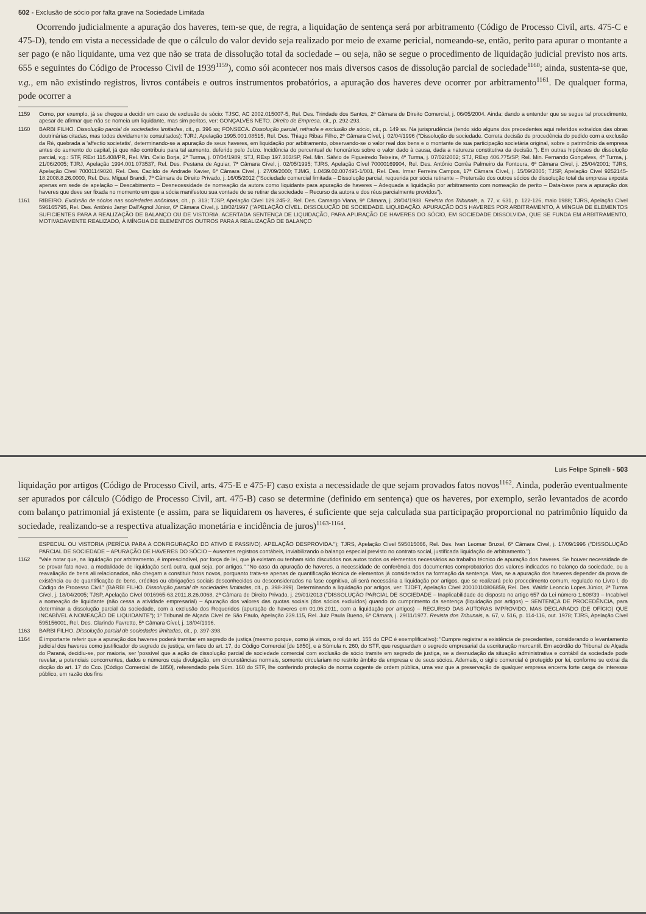502 - Exclusão de sócio por falta grave na Sociedade Limitada
Ocorrendo judicialmente a apuração dos haveres, tem-se que, de regra, a liquidação de sentença será por arbitramento (Código de Processo Civil, arts. 475-C e 475-D), tendo em vista a necessidade de que o cálculo do valor devido seja realizado por meio de exame pericial, nomeando-se, então, perito para apurar o montante a ser pago (e não liquidante, uma vez que não se trata de dissolução total da sociedade – ou seja, não se segue o procedimento de liquidação judicial previsto nos arts. 655 e seguintes do Código de Processo Civil de 1939<sup>1159</sup>), como sói acontecer nos mais diversos casos de dissolução parcial de sociedade<sup>1160</sup>; ainda, sustenta-se que, v.g., em não existindo registros, livros contábeis e outros instrumentos probatórios, a apuração dos haveres deve ocorrer por arbitramento<sup>1161</sup>. De qualquer forma, pode ocorrer a
1159 Como, por exemplo, já se chegou a decidir em caso de exclusão de sócio: TJSC, AC 2002.015007-5, Rel. Des. Trindade dos Santos, 2ª Câmara de Direito Comercial, j. 06/05/2004. Ainda: dando a entender que se segue tal procedimento, apesar de afirmar que não se nomeia um liquidante, mas sim peritos, ver: GONÇALVES NETO. Direito de Empresa, cit., p. 292-293.
1160 BARBI FILHO. Dissolução parcial de sociedades limitadas, cit., p. 396 ss; FONSECA. Dissolução parcial, retirada e exclusão de sócio, cit., p. 149 ss. Na jurisprudência (tendo sido alguns dos precedentes aqui referidos extraídos das obras doutrinárias citadas, mas todos devidamente consultados): TJRJ, Apelação 1995.001.08515, Rel. Des. Thiago Ribas Filho, 2ª Câmara Cível, j. 02/04/1996 ("Dissolução de sociedade. Correta decisão de procedência do pedido com a exclusão da Ré, quebrada a 'affectio societatis', determinando-se a apuração de seus haveres, em liquidação por arbitramento, observando-se o valor real dos bens e o montante de sua participação societária original, sobre o patrimônio da empresa antes do aumento do capital, já que não contribuiu para tal aumento, deferido pelo Juízo. Incidência do percentual de honorários sobre o valor dado à causa, dada a natureza constitutiva da decisão."). Em outras hipóteses de dissolução parcial, v.g.: STF, RExt 115.408/PR, Rel. Min. Celio Borja, 2ª Turma, j. 07/04/1989; STJ, REsp 197.303/SP, Rel. Min. Sálvio de Figueiredo Teixeira, 4ª Turma, j. 07/02/2002; STJ, REsp 406.775/SP, Rel. Min. Fernando Gonçalves, 4ª Turma, j. 21/06/2005; TJRJ, Apelação 1994.001.073537, Rel. Des. Pestana de Aguiar, 7ª Câmara Cível, j. 02/05/1995; TJRS, Apelação Cível 70000169904, Rel. Des. Antônio Corrêa Palmeiro da Fontoura, 6ª Câmara Cível, j. 25/04/2001; TJRS, Apelação Cível 70001149020, Rel. Des. Cacildo de Andrade Xavier, 6ª Câmara Cível, j. 27/09/2000; TJMG, 1.0439.02.007495-1/001, Rel. Des. Irmar Ferreira Campos, 17ª Câmara Cível, j. 15/09/2005; TJSP, Apelação Cível 9252145-18.2008.8.26.0000, Rel. Des. Miguel Brandi, 7ª Câmara de Direito Privado, j. 16/05/2012 ("Sociedade comercial limitada – Dissolução parcial, requerida por sócia retirante – Pretensão dos outros sócios de dissolução total da empresa exposta apenas em sede de apelação – Descabimento – Desnecessidade de nomeação da autora como liquidante para apuração de haveres – Adequada a liquidação por arbitramento com nomeação de perito – Data-base para a apuração dos haveres que deve ser fixada no momento em que a sócia manifestou sua vontade de se retirar da sociedade – Recurso da autora e dos réus parcialmente providos").
1161 RIBEIRO. Exclusão de sócios nas sociedades anônimas, cit., p. 313; TJSP, Apelação Cível 129.245-2, Rel. Des. Camargo Viana, 9ª Câmara, j. 28/04/1988. Revista dos Tribunais, a. 77, v. 631, p. 122-126, maio 1988; TJRS, Apelação Cível 596165795, Rel. Des. Antônio Janyr Dall'Agnol Júnior, 6ª Câmara Cível, j. 18/02/1997 ("APELAÇÃO CÍVEL. DISSOLUÇÃO DE SOCIEDADE. LIQUIDAÇÃO. APURAÇÃO DOS HAVERES POR ARBITRAMENTO, À MÍNGUA DE ELEMENTOS SUFICIENTES PARA A REALIZAÇÃO DE BALANÇO OU DE VISTORIA. ACERTADA SENTENÇA DE LIQUIDAÇÃO, PARA APURAÇÃO DE HAVERES DO SÓCIO, EM SOCIEDADE DISSOLVIDA, QUE SE FUNDA EM ARBITRAMENTO, MOTIVADAMENTE REALIZADO, À MÍNGUA DE ELEMENTOS OUTROS PARA A REALIZAÇÃO DE BALANÇO
Luis Felipe Spinelli - 503
liquidação por artigos (Código de Processo Civil, arts. 475-E e 475-F) caso exista a necessidade de que sejam provados fatos novos<sup>1162</sup>. Ainda, poderão eventualmente ser apurados por cálculo (Código de Processo Civil, art. 475-B) caso se determine (definido em sentença) que os haveres, por exemplo, serão levantados de acordo com balanço patrimonial já existente (e assim, para se liquidarem os haveres, é suficiente que seja calculada sua participação proporcional no patrimônio líquido da sociedade, realizando-se a respectiva atualização monetária e incidência de juros)<sup>1163-1164</sup>.
ESPECIAL OU VISTORIA (PERÍCIA PARA A CONFIGURAÇÃO DO ATIVO E PASSIVO). APELAÇÃO DESPROVIDA."); TJRS, Apelação Cível 595015066, Rel. Des. Ivan Leomar Bruxel, 6ª Câmara Cível, j. 17/09/1996 ("DISSOLUÇÃO PARCIAL DE SOCIEDADE – APURAÇÃO DE HAVERES DO SÓCIO – Ausentes registros contábeis, inviabilizando o balanço especial previsto no contrato social, justificada liquidação de arbitramento.").
1162 "Vale notar que, na liquidação por arbitramento, é imprescindível, por força de lei, que já existam ou tenham sido discutidos nos autos todos os elementos necessários ao trabalho técnico de apuração dos haveres. Se houver necessidade de se provar fato novo, a modalidade de liquidação será outra, qual seja, por artigos." "No caso da apuração de haveres, a necessidade de conferência dos documentos comprobatórios dos valores indicados no balanço da sociedade, ou a reavaliação de bens ali relacionados, não chegam a constituir fatos novos, porquanto trata-se apenas de quantificação técnica de elementos já considerados na formação da sentença. Mas, se a apuração dos haveres depender da prova de existência ou de quantificação de bens, créditos ou obrigações sociais desconhecidos ou desconsiderados na fase cognitiva, ali será necessária a liquidação por artigos, que se realizará pelo procedimento comum, regulado no Livro I, do Código de Processo Civil." (BARBI FILHO. Dissolução parcial de sociedades limitadas, cit., p. 398-399). Determinando a liquidação por artigos, ver: TJDFT, Apelação Cível 20010110806859, Rel. Des. Waldir Leoncio Lopes Júnior, 2ª Turma Cível, j. 18/04/2005; TJSP, Apelação Cível 0016965-63.2011.8.26.0068, 2ª Câmara de Direito Privado, j. 29/01/2013 ("DISSOLUÇÃO PARCIAL DE SOCIEDADE – Inaplicabilidade do disposto no artigo 657 da Lei número 1.608/39 – Incabível a nomeação de liquidante (não cessa a atividade empresarial) – Apuração dos valores das quotas sociais (dos sócios excluídos) quando do cumprimento da sentença (liquidação por artigos) – SENTENÇA DE PROCEDÊNCIA, para determinar a dissolução parcial da sociedade, com a exclusão dos Requeridos (apuração de haveres em 01.06.2011, com a liquidação por artigos) – RECURSO DAS AUTORAS IMPROVIDO, MAS DECLARADO (DE OFÍCIO) QUE INCABÍVEL A NOMEAÇÃO DE LIQUIDANTE"); 1º Tribunal de Alçada Cível de São Paulo, Apelação 239.115, Rel. Juiz Paula Bueno, 6ª Câmara, j. 29/11/1977. Revista dos Tribunais, a. 67, v. 516, p. 114-116, out. 1978; TJRS, Apelação Cível 595156001, Rel. Des. Clarindo Favretto, 5ª Câmara Cível, j. 18/04/1996.
1163 BARBI FILHO. Dissolução parcial de sociedades limitadas, cit., p. 397-398.
1164 É importante referir que a apuração dos haveres poderá tramitar em segredo de justiça (mesmo porque, como já vimos, o rol do art. 155 do CPC é exemplificativo): "Cumpre registrar a existência de precedentes, considerando o levantamento judicial dos haveres como justificador do segredo de justiça, em face do art. 17, do Código Comercial [de 1850], e à Súmula n. 260, do STF, que resguardam o segredo empresarial da escrituração mercantil. Em acórdão do Tribunal de Alçada do Paraná, decidiu-se, por maioria, ser 'possível que a ação de dissolução parcial de sociedade comercial com exclusão de sócio tramite em segredo de justiça, se a desnudação da situação administrativa e contábil da sociedade pode revelar, a potenciais concorrentes, dados e números cuja divulgação, em circunstâncias normais, somente circulariam no restrito âmbito da empresa e de seus sócios. Ademais, o sigilo comercial é protegido por lei, conforme se extrai da dicção do art. 17 do Cco. [Código Comercial de 1850], referendado pela Súm. 160 do STF, lhe conferindo proteção de norma cogente de ordem pública, uma vez que a preservação de qualquer empresa encerra forte carga de interesse público, em razão dos fins